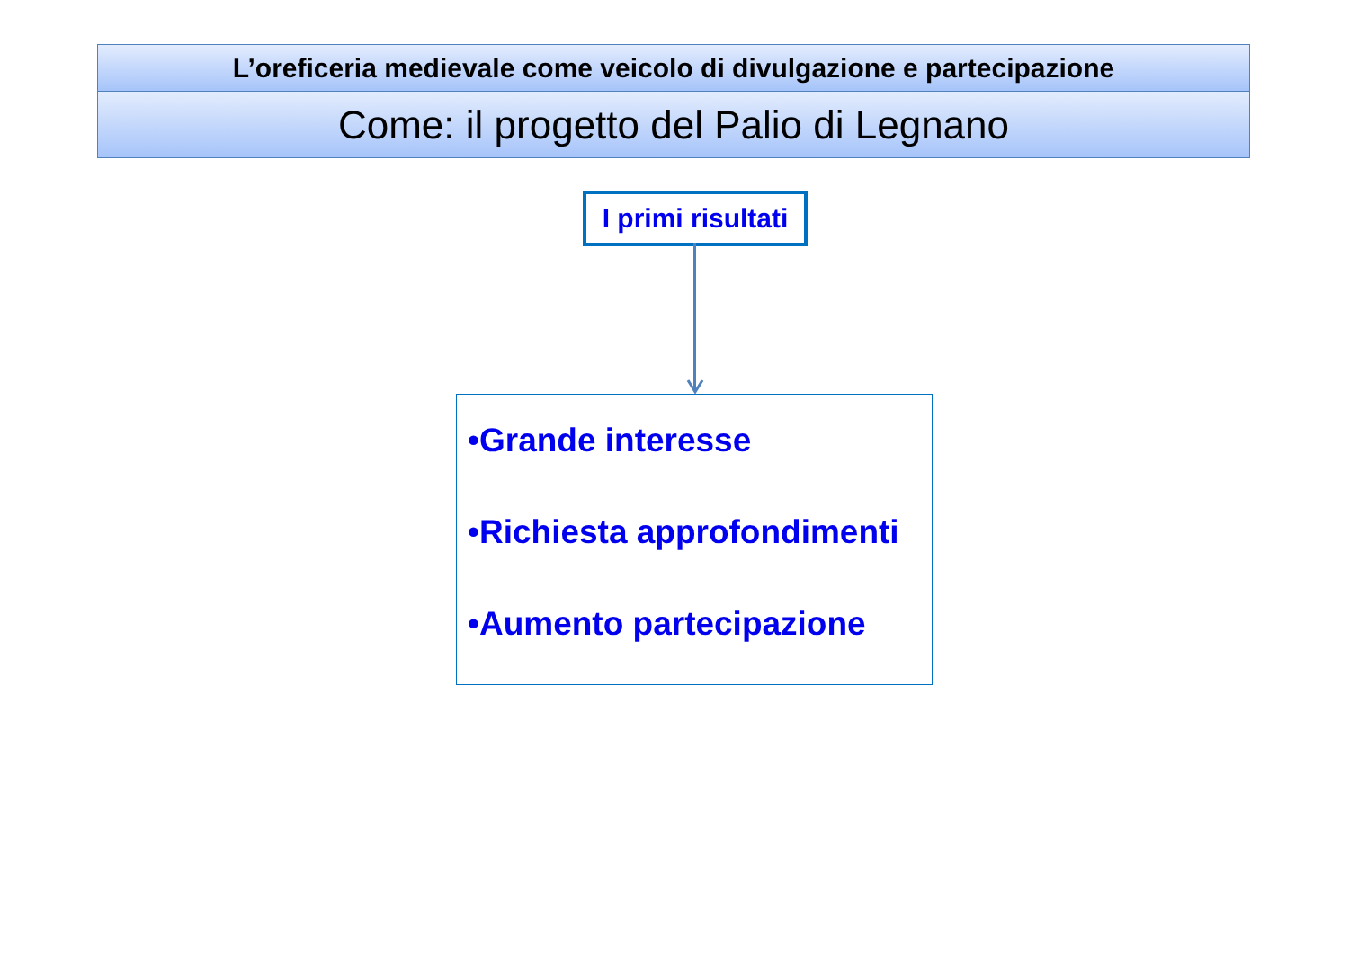L’oreficeria medievale come veicolo di divulgazione e partecipazione
Come: il progetto del Palio di Legnano
I primi risultati
•Grande interesse
•Richiesta approfondimenti
•Aumento partecipazione